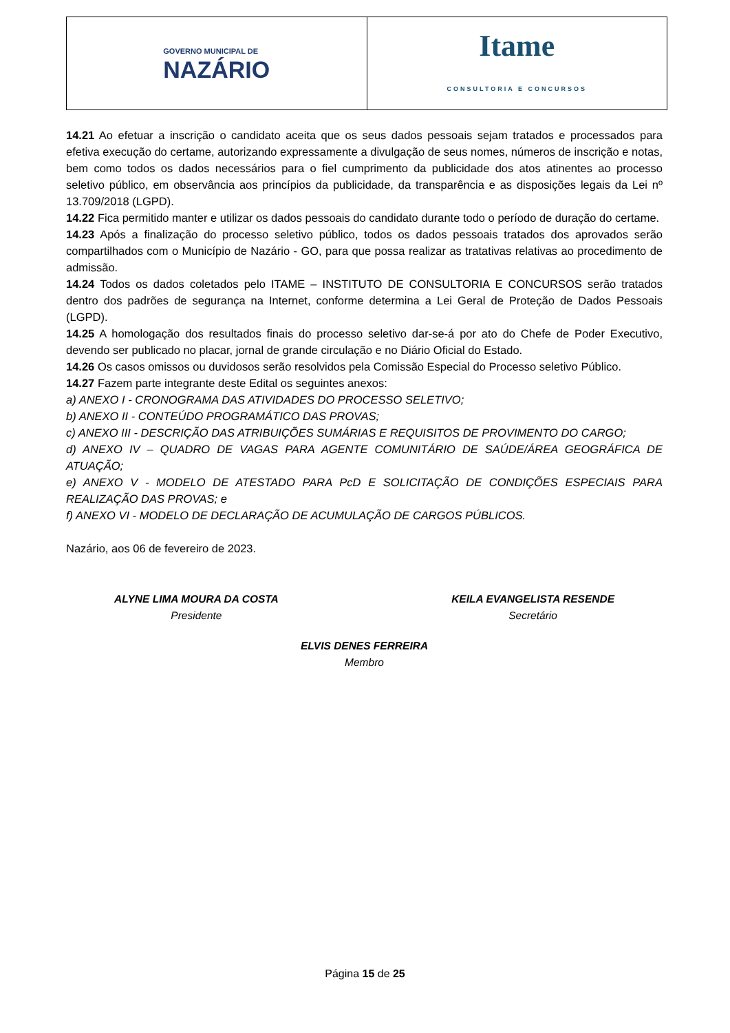GOVERNO MUNICIPAL DE
NAZÁRIO
Itame
CONSULTORIA E CONCURSOS
14.21 Ao efetuar a inscrição o candidato aceita que os seus dados pessoais sejam tratados e processados para efetiva execução do certame, autorizando expressamente a divulgação de seus nomes, números de inscrição e notas, bem como todos os dados necessários para o fiel cumprimento da publicidade dos atos atinentes ao processo seletivo público, em observância aos princípios da publicidade, da transparência e as disposições legais da Lei nº 13.709/2018 (LGPD).
14.22 Fica permitido manter e utilizar os dados pessoais do candidato durante todo o período de duração do certame.
14.23 Após a finalização do processo seletivo público, todos os dados pessoais tratados dos aprovados serão compartilhados com o Município de Nazário - GO, para que possa realizar as tratativas relativas ao procedimento de admissão.
14.24 Todos os dados coletados pelo ITAME – INSTITUTO DE CONSULTORIA E CONCURSOS serão tratados dentro dos padrões de segurança na Internet, conforme determina a Lei Geral de Proteção de Dados Pessoais (LGPD).
14.25 A homologação dos resultados finais do processo seletivo dar-se-á por ato do Chefe de Poder Executivo, devendo ser publicado no placar, jornal de grande circulação e no Diário Oficial do Estado.
14.26 Os casos omissos ou duvidosos serão resolvidos pela Comissão Especial do Processo seletivo Público.
14.27 Fazem parte integrante deste Edital os seguintes anexos:
a) ANEXO I - CRONOGRAMA DAS ATIVIDADES DO PROCESSO SELETIVO;
b) ANEXO II - CONTEÚDO PROGRAMÁTICO DAS PROVAS;
c) ANEXO III - DESCRIÇÃO DAS ATRIBUIÇÕES SUMÁRIAS E REQUISITOS DE PROVIMENTO DO CARGO;
d) ANEXO IV – QUADRO DE VAGAS PARA AGENTE COMUNITÁRIO DE SAÚDE/ÁREA GEOGRÁFICA DE ATUAÇÃO;
e) ANEXO V - MODELO DE ATESTADO PARA PcD E SOLICITAÇÃO DE CONDIÇÕES ESPECIAIS PARA REALIZAÇÃO DAS PROVAS; e
f) ANEXO VI - MODELO DE DECLARAÇÃO DE ACUMULAÇÃO DE CARGOS PÚBLICOS.
Nazário, aos 06 de fevereiro de 2023.
ALYNE LIMA MOURA DA COSTA
Presidente
KEILA EVANGELISTA RESENDE
Secretário
ELVIS DENES FERREIRA
Membro
Página 15 de 25